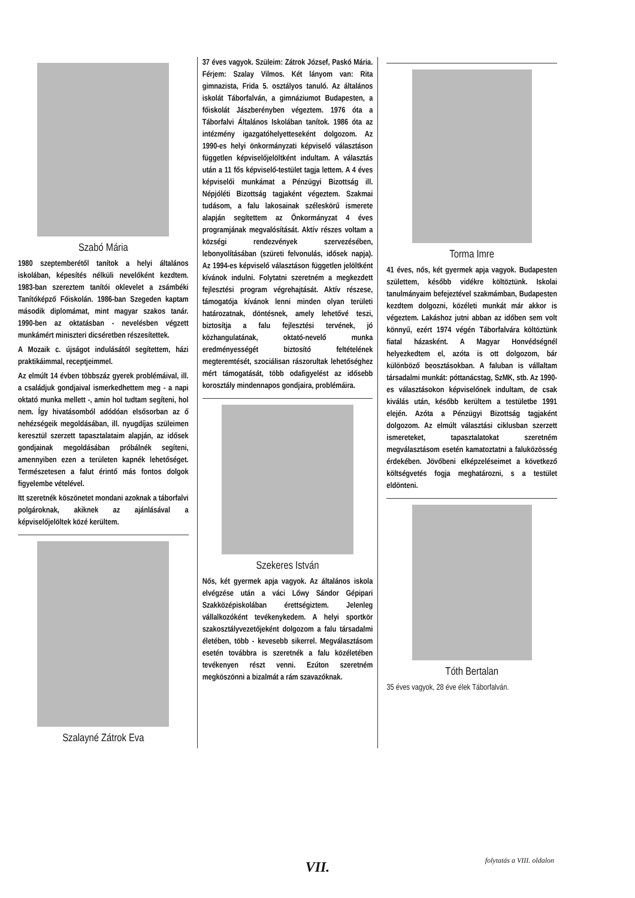Szabó Mária
1980 szeptemberétől tanítok a helyi általános iskolában, képesítés nélküli nevelőként kezdtem. 1983-ban szereztem tanítói oklevelet a zsámbéki Tanítóképző Főiskolán. 1986-ban Szegeden kaptam második diplomámat, mint magyar szakos tanár. 1990-ben az oktatásban - nevelésben végzett munkámért miniszteri dicséretben részesítettek.
A Mozaik c. újságot indulásától segítettem, házi praktikáimmal, receptjeimmel.
Az elmúlt 14 évben többszáz gyerek problémáival, ill. a családjuk gondjaival ismerkedhettem meg - a napi oktató munka mellett -, amin hol tudtam segíteni, hol nem. Így hivatásomból adódóan elsősorban az ő nehézségeik megoldásában, ill. nyugdíjas szüleimen keresztül szerzett tapasztalataim alapján, az idősek gondjainak megoldásában próbálnék segíteni, amennyiben ezen a területen kapnék lehetőséget. Természetesen a falut érintő más fontos dolgok figyelembe vételével.
Itt szeretnék köszönetet mondani azoknak a táborfalvi polgároknak, akiknek az ajánlásával a képviselőjelöltek közé kerültem.
Szalayné Zátrok Eva
37 éves vagyok. Szüleim: Zátrok József, Paskó Mária. Férjem: Szalay Vilmos. Két lányom van: Rita gimnazista, Frida 5. osztályos tanuló. Az általános iskolát Táborfalván, a gimnáziumot Budapesten, a főiskolát Jászberényben végeztem. 1976 óta a Táborfalvi Általános Iskolában tanítok. 1986 óta az intézmény igazgatóhelyetteseként dolgozom. Az 1990-es helyi önkormányzati képviselő választáson független képviselőjelöltként indultam. A választás után a 11 fős képviselő-testület tagja lettem. A 4 éves képviselői munkámat a Pénzügyi Bizottság ill. Népjóléti Bizottság tagjaként végeztem. Szakmai tudásom, a falu lakosainak széleskörű ismerete alapján segítettem az Önkormányzat 4 éves programjának megvalósítását. Aktív részes voltam a községi rendezvények szervezésében, lebonyolításában (szüreti felvonulás, idősek napja). Az 1994-es képviselő választáson független jelöltként kívánok indulni. Folytatni szeretném a megkezdett fejlesztési program végrehajtását. Aktív részese, támogatója kívánok lenni minden olyan területi határozatnak, döntésnek, amely lehetővé teszi, biztosítja a falu fejlesztési tervének, jó közhangulatának, oktató-nevelő munka eredményességét biztosító feltételének megteremtését, szociálisan rászorultak lehetőséghez mért támogatását, több odafigyelést az idősebb korosztály mindennapos gondjaira, problémáira.
Szekeres István
Nős, két gyermek apja vagyok. Az általános iskola elvégzése után a váci Lőwy Sándor Gépipari Szakközépiskolában érettségiztem. Jelenleg vállalkozóként tevékenykedem. A helyi sportkör szakosztályvezetőjeként dolgozom a falu társadalmi életében, több - kevesebb sikerrel. Megválasztásom esetén továbbra is szeretnék a falu közéletében tevékenyen részt venni. Ezúton szeretném megköszönni a bizalmát a rám szavazóknak.
Torma Imre
41 éves, nős, két gyermek apja vagyok. Budapesten születtem, később vidékre költöztünk. Iskolai tanulmányaim befejeztével szakmámban, Budapesten kezdtem dolgozni, közéleti munkát már akkor is végeztem. Lakáshoz jutni abban az időben sem volt könnyű, ezért 1974 végén Táborfalvára költöztünk fiatal házasként. A Magyar Honvédségnél helyezkedtem el, azóta is ott dolgozom, bár különböző beosztásokban. A faluban is vállaltam társadalmi munkát: póttanácstag, SzMK, stb. Az 1990-es választásokon képviselőnek indultam, de csak kiválás után, később kerültem a testületbe 1991 elején. Azóta a Pénzügyi Bizottság tagjaként dolgozom. Az elmúlt választási ciklusban szerzett ismereteket, tapasztalatokat szeretném megválasztásom esetén kamatoztatni a faluközösség érdekében. Jövőbeni elképzeléseimet a következő költségvetés fogja meghatározni, s a testület eldönteni.
Tóth Bertalan
35 éves vagyok, 28 éve élek Táborfalván.
folytatás a VIII. oldalon VII.